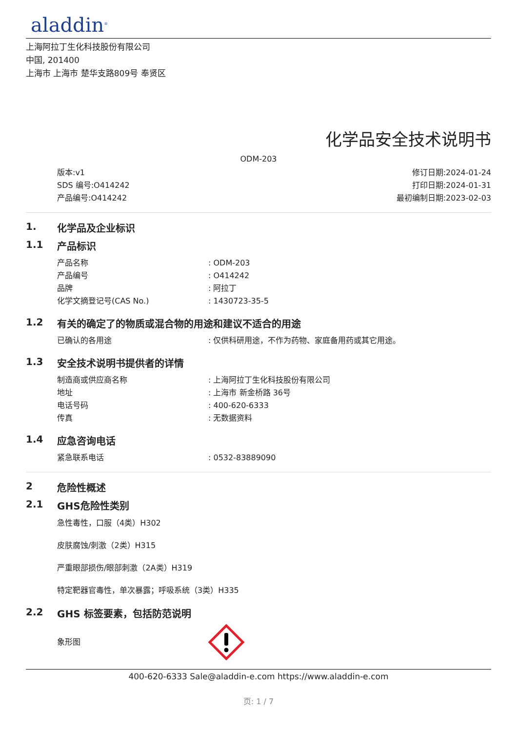aladdin<sup>®</sup>
上海阿拉丁生化科技股份有限公司
中国, 201400
上海市 上海市 楚华支路809号 奉贤区
化学品安全技术说明书
ODM-203
版本:v1
SDS 编号:O414242
产品编号:O414242
修订日期:2024-01-24
打印日期:2024-01-31
最初编制日期:2023-02-03
1. 化学品及企业标识
1.1 产品标识
产品名称 : ODM-203
产品编号 : O414242
品牌 : 阿拉丁
化学文摘登记号(CAS No.) : 1430723-35-5
1.2 有关的确定了的物质或混合物的用途和建议不适合的用途
已确认的各用途 : 仅供科研用途，不作为药物、家庭备用药或其它用途。
1.3 安全技术说明书提供者的详情
制造商或供应商名称 : 上海阿拉丁生化科技股份有限公司
地址 : 上海市 新金桥路 36号
电话号码 : 400-620-6333
传真 : 无数据资料
1.4 应急咨询电话
紧急联系电话 : 0532-83889090
2 危险性概述
2.1 GHS危险性类别
急性毒性，口服（4类）H302
皮肤腐蚀/刺激（2类）H315
严重眼部损伤/眼部刺激（2A类）H319
特定靶器官毒性，单次暴露；呼吸系统（3类）H335
2.2 GHS 标签要素，包括防范说明
象形图
400-620-6333 Sale@aladdin-e.com https://www.aladdin-e.com
页: 1 / 7